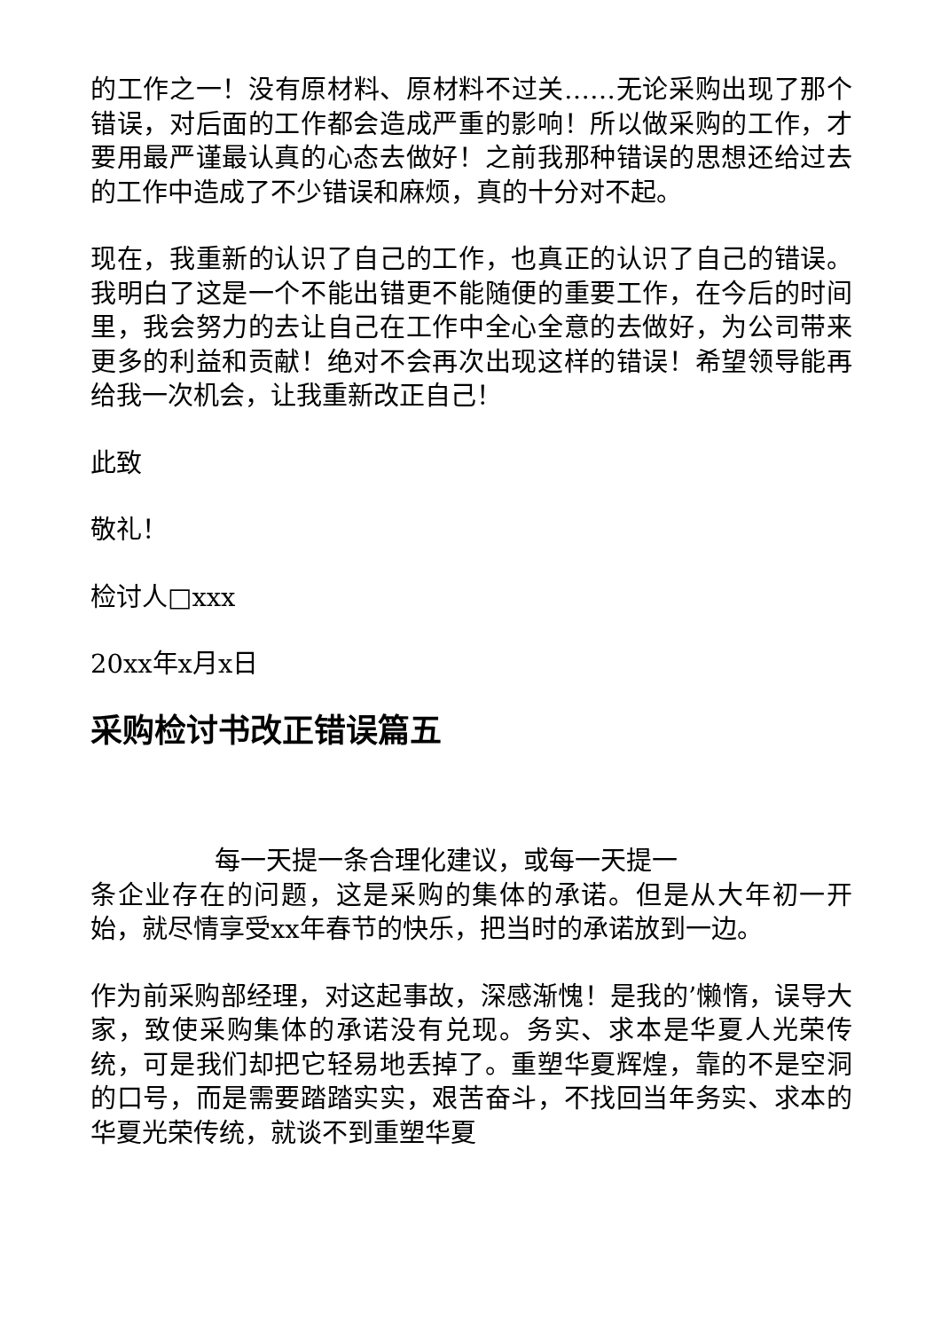的工作之一！没有原材料、原材料不过关……无论采购出现了那个错误，对后面的工作都会造成严重的影响！所以做采购的工作，才要用最严谨最认真的心态去做好！之前我那种错误的思想还给过去的工作中造成了不少错误和麻烦，真的十分对不起。
现在，我重新的认识了自己的工作，也真正的认识了自己的错误。我明白了这是一个不能出错更不能随便的重要工作，在今后的时间里，我会努力的去让自己在工作中全心全意的去做好，为公司带来更多的利益和贡献！绝对不会再次出现这样的错误！希望领导能再给我一次机会，让我重新改正自己！
此致
敬礼！
检讨人□xxx
20xx年x月x日
采购检讨书改正错误篇五
每一天提一条合理化建议，或每一天提一
条企业存在的问题，这是采购的集体的承诺。但是从大年初一开始，就尽情享受xx年春节的快乐，把当时的承诺放到一边。
作为前采购部经理，对这起事故，深感渐愧！是我的’懒惰，误导大家，致使采购集体的承诺没有兑现。务实、求本是华夏人光荣传统，可是我们却把它轻易地丢掉了。重塑华夏辉煌，靠的不是空洞的口号，而是需要踏踏实实，艰苦奋斗，不找回当年务实、求本的华夏光荣传统，就谈不到重塑华夏